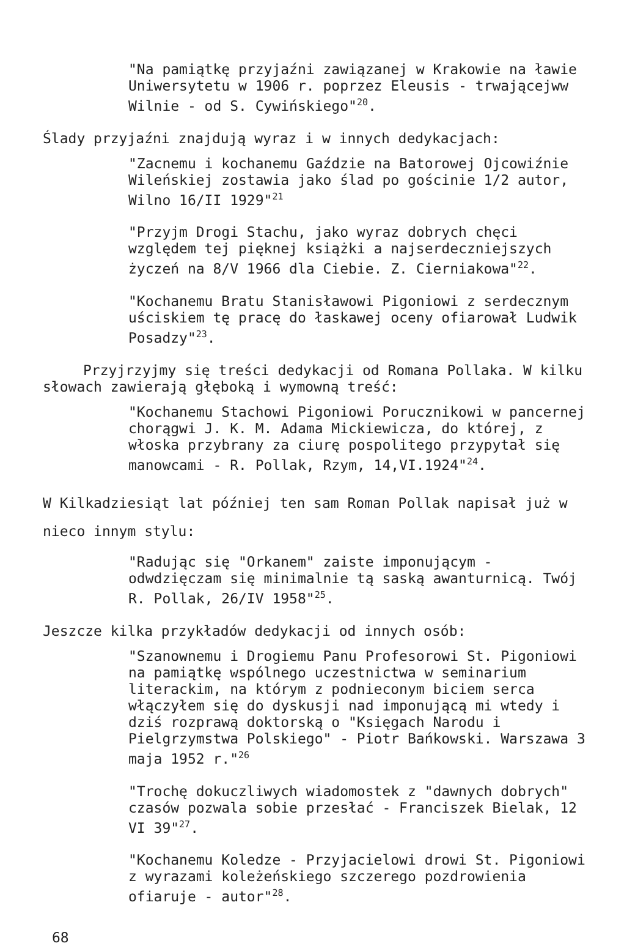"Na pamiątkę przyjaźni zawiązanej w Krakowie na ławie Uniwersytetu w 1906 r. poprzez Eleusis - trwającejww Wilnie - od S. Cywińskiego"<sup>20</sup>.
Ślady przyjaźni znajdują wyraz i w innych dedykacjach:
"Zacnemu i kochanemu Gaździe na Batorowej Ojcowiźnie Wileńskiej zostawia jako ślad po gościnie 1/2 autor, Wilno 16/II 1929"<sup>21</sup>
"Przyjm Drogi Stachu, jako wyraz dobrych chęci względem tej pięknej książki a najserdeczniejszych życzeń na 8/V 1966 dla Ciebie. Z. Cierniakowa"<sup>22</sup>.
"Kochanemu Bratu Stanisławowi Pigoniowi z serdecznym uściskiem tę pracę do łaskawej oceny ofiarował Ludwik Posadzy"<sup>23</sup>.
Przyjrzyjmy się treści dedykacji od Romana Pollaka. W kilku słowach zawierają głęboką i wymowną treść:
"Kochanemu Stachowi Pigoniowi Porucznikowi w pancernej chorągwi J. K. M. Adama Mickiewicza, do której, z włoska przybrany za ciurę pospolitego przypytał się manowcami - R. Pollak, Rzym, 14,VI.1924"<sup>24</sup>.
W Kilkadziesiąt lat później ten sam Roman Pollak napisał już w nieco innym stylu:
"Radując się "Orkanem" zaiste imponującym - odwdzięczam się minimalnie tą saską awanturnicą. Twój R. Pollak, 26/IV 1958"<sup>25</sup>.
Jeszcze kilka przykładów dedykacji od innych osób:
"Szanownemu i Drogiemu Panu Profesorowi St. Pigoniowi na pamiątkę wspólnego uczestnictwa w seminarium literackim, na którym z podnieconym biciem serca włączyłem się do dyskusji nad imponującą mi wtedy i dziś rozprawą doktorską o "Księgach Narodu i Pielgrzymstwa Polskiego" - Piotr Bańkowski. Warszawa 3 maja 1952 r."<sup>26</sup>
"Trochę dokuczliwych wiadomostek z "dawnych dobrych" czasów pozwala sobie przesłać - Franciszek Bielak, 12 VI 39"<sup>27</sup>.
"Kochanemu Koledze - Przyjacielowi drowi St. Pigoniowi z wyrazami koleżeńskiego szczerego pozdrowienia ofiaruje - autor"<sup>28</sup>.
68